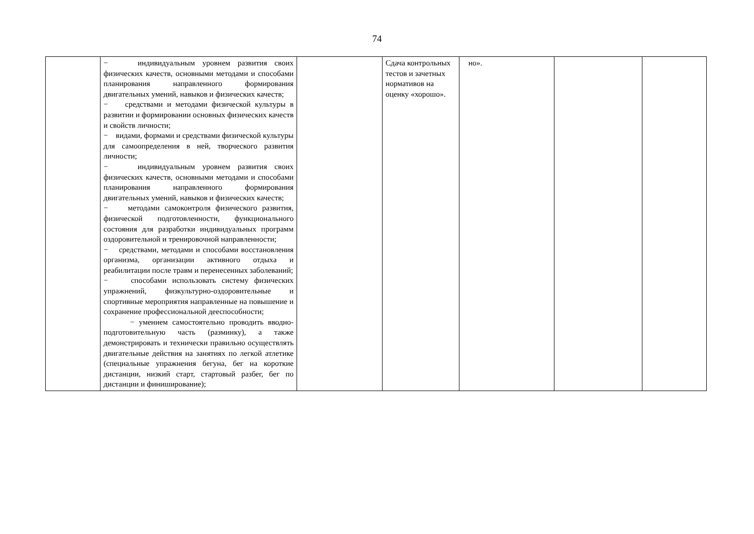74
| | − индивидуальным уровнем развития своих физических качеств, основными методами и способами планирования направленного формирования двигательных умений, навыков и физических качеств; − средствами и методами физической культуры в развитии и формировании основных физических качеств и свойств личности; − видами, формами и средствами физической культуры для самоопределения в ней, творческого развития личности; − индивидуальным уровнем развития своих физических качеств, основными методами и способами планирования направленного формирования двигательных умений, навыков и физических качеств; − методами самоконтроля физического развития, физической подготовленности, функционального состояния для разработки индивидуальных программ оздоровительной и тренировочной направленности; − средствами, методами и способами восстановления организма, организации активного отдыха и реабилитации после травм и перенесенных заболеваний; − способами использовать систему физических упражнений, физкультурно-оздоровительные и спортивные мероприятия направленные на повышение и сохранение профессиональной дееспособности; − умением самостоятельно проводить вводно-подготовительную часть (разминку), а также демонстрировать и технически правильно осуществлять двигательные действия на занятиях по легкой атлетике (специальные упражнения бегуна, бег на короткие дистанции, низкий старт, стартовый разбег, бег по дистанции и финиширование); | | Сдача контрольных тестов и зачетных нормативов на оценку «хорошо». | но». | | |